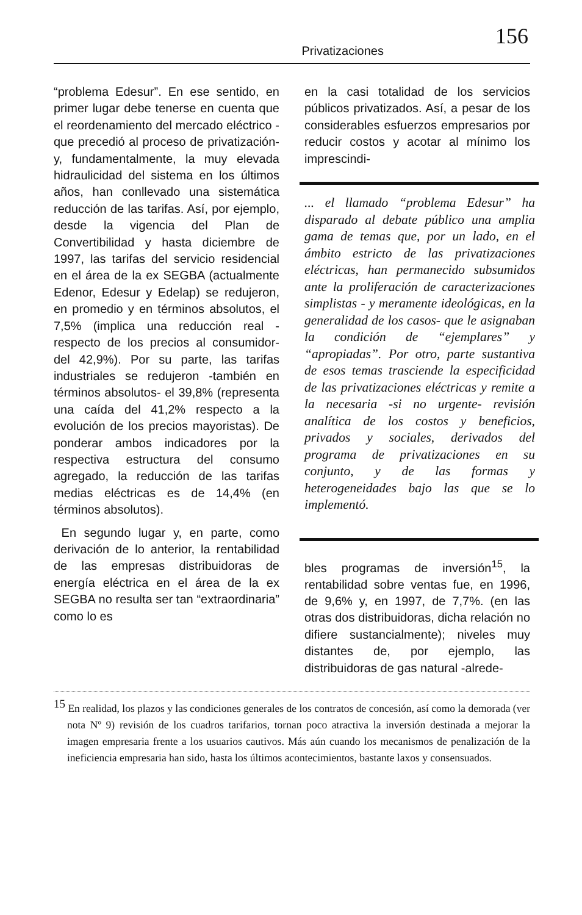Privatizaciones
156
“problema Edesur”. En ese sentido, en primer lugar debe tenerse en cuenta que el reordenamiento del mercado eléctrico -que precedió al proceso de privatización- y, fundamentalmente, la muy elevada hidraulicidad del sistema en los últimos años, han conllevado una sistemática reducción de las tarifas. Así, por ejemplo, desde la vigencia del Plan de Convertibilidad y hasta diciembre de 1997, las tarifas del servicio residencial en el área de la ex SEGBA (actualmente Edenor, Edesur y Edelap) se redujeron, en promedio y en términos absolutos, el 7,5% (implica una reducción real -respecto de los precios al consumidor- del 42,9%). Por su parte, las tarifas industriales se redujeron -también en términos absolutos- el 39,8% (representa una caída del 41,2% respecto a la evolución de los precios mayoristas). De ponderar ambos indicadores por la respectiva estructura del consumo agregado, la reducción de las tarifas medias eléctricas es de 14,4% (en términos absolutos).
En segundo lugar y, en parte, como derivación de lo anterior, la rentabilidad de las empresas distribuidoras de energía eléctrica en el área de la ex SEGBA no resulta ser tan “extraordinaria” como lo es
en la casi totalidad de los servicios públicos privatizados. Así, a pesar de los considerables esfuerzos empresarios por reducir costos y acotar al mínimo los imprescindi-
... el llamado “problema Edesur” ha disparado al debate público una amplia gama de temas que, por un lado, en el ámbito estricto de las privatizaciones eléctricas, han permanecido subsumidos ante la proliferación de caracterizaciones simplistas - y meramente ideológicas, en la generalidad de los casos- que le asignaban la condición de “ejemplares” y “apropiadas”. Por otro, parte sustantiva de esos temas trasciende la especificidad de las privatizaciones eléctricas y remite a la necesaria -si no urgente- revisión analítica de los costos y beneficios, privados y sociales, derivados del programa de privatizaciones en su conjunto, y de las formas y heterogeneidades bajo las que se lo implementó.
bles programas de inversión<sup>15</sup>, la rentabilidad sobre ventas fue, en 1996, de 9,6% y, en 1997, de 7,7%. (en las otras dos distribuidoras, dicha relación no difiere sustancialmente); niveles muy distantes de, por ejemplo, las distribuidoras de gas natural -alrede-
<sup>15</sup> En realidad, los plazos y las condiciones generales de los contratos de concesión, así como la demorada (ver nota Nº 9) revisión de los cuadros tarifarios, tornan poco atractiva la inversión destinada a mejorar la imagen empresaria frente a los usuarios cautivos. Más aún cuando los mecanismos de penalización de la ineficiencia empresaria han sido, hasta los últimos acontecimientos, bastante laxos y consensuados.